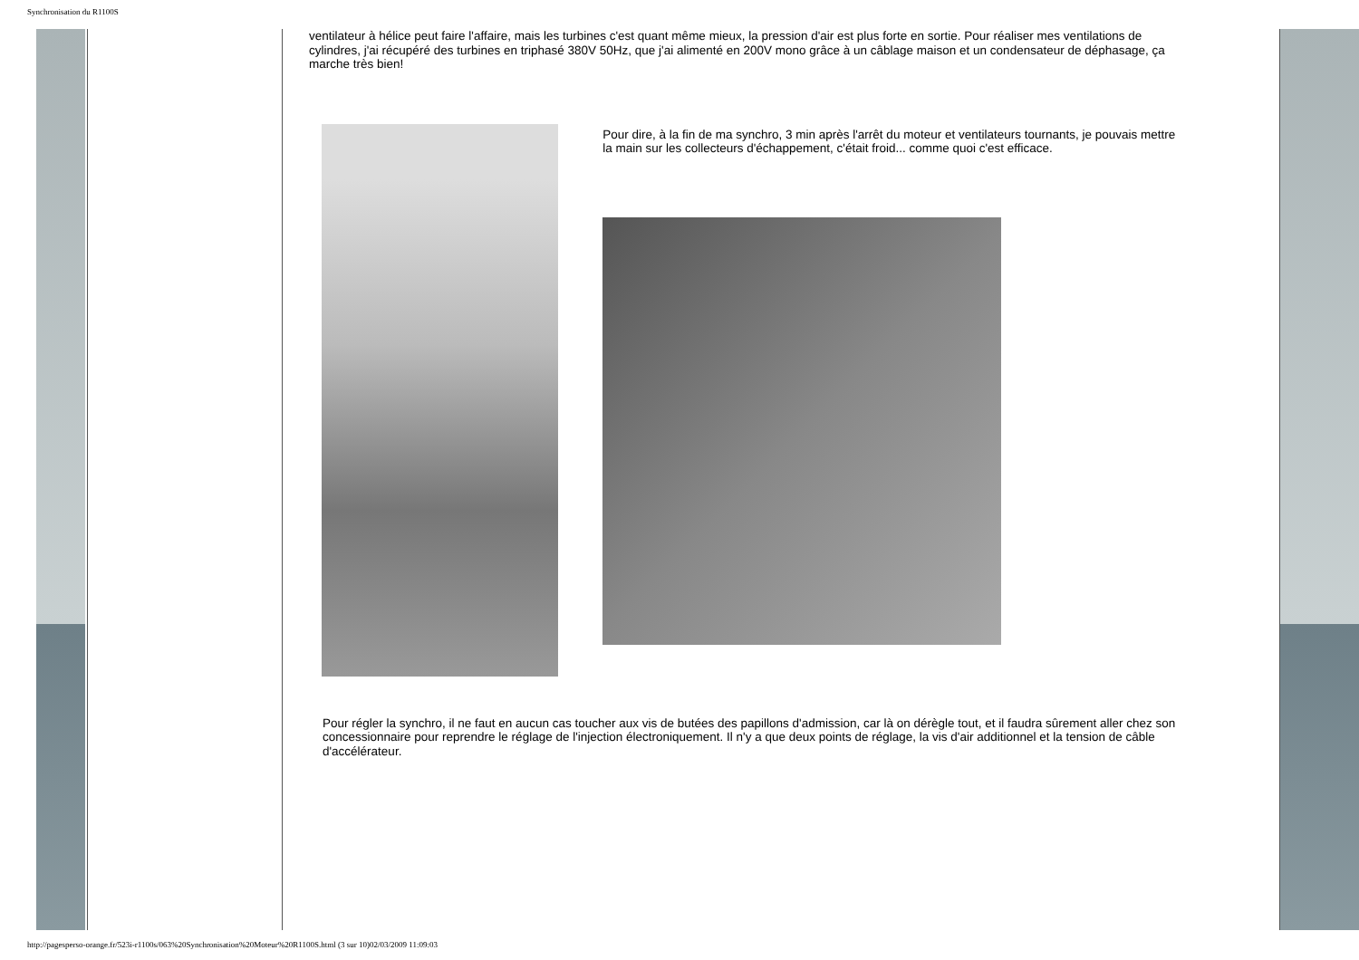Synchronisation du R1100S
ventilateur à hélice peut faire l'affaire, mais les turbines c'est quant même mieux, la pression d'air est plus forte en sortie. Pour réaliser mes ventilations de cylindres, j'ai récupéré des turbines en triphasé 380V 50Hz, que j'ai alimenté en 200V mono grâce à un câblage maison et un condensateur de déphasage, ça marche très bien!
Pour dire, à la fin de ma synchro, 3 min après l'arrêt du moteur et ventilateurs tournants, je pouvais mettre la main sur les collecteurs d'échappement, c'était froid... comme quoi c'est efficace.
Pour régler la synchro, il ne faut en aucun cas toucher aux vis de butées des papillons d'admission, car là on dérègle tout, et il faudra sûrement aller chez son concessionnaire pour reprendre le réglage de l'injection électroniquement. Il n'y a que deux points de réglage, la vis d'air additionnel et la tension de câble d'accélérateur.
http://pagesperso-orange.fr/523i-r1100s/063%20Synchronisation%20Moteur%20R1100S.html (3 sur 10)02/03/2009 11:09:03